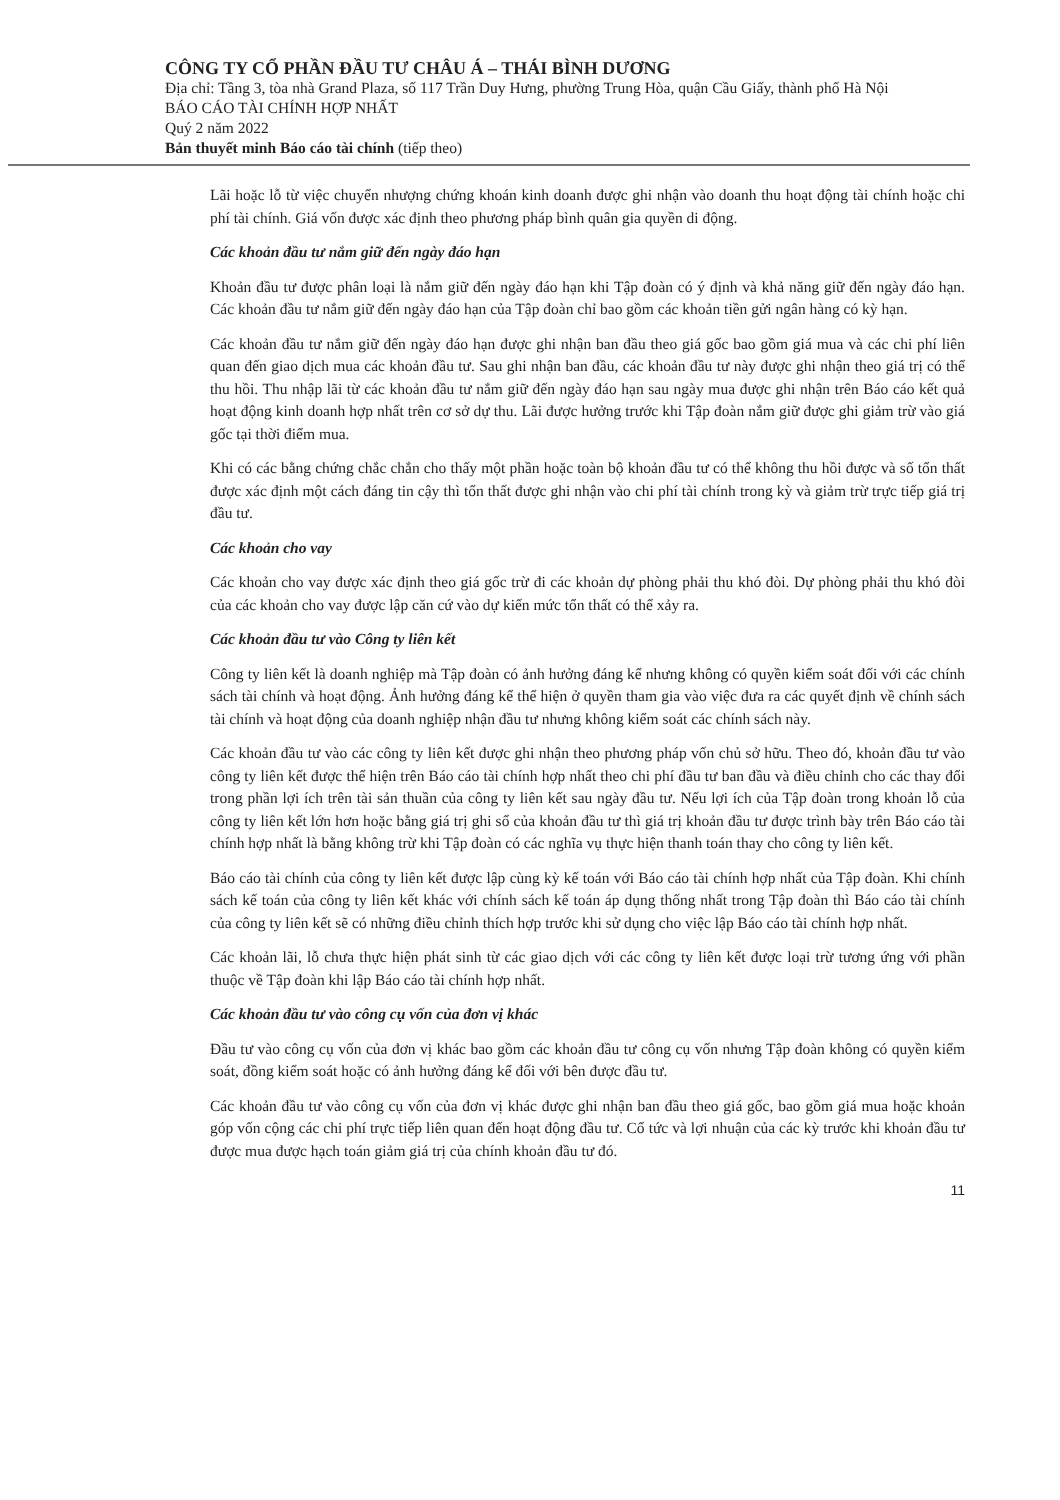CÔNG TY CỔ PHẦN ĐẦU TƯ CHÂU Á – THÁI BÌNH DƯƠNG
Địa chỉ: Tầng 3, tòa nhà Grand Plaza, số 117 Trần Duy Hưng, phường Trung Hòa, quận Cầu Giấy, thành phố Hà Nội
BÁO CÁO TÀI CHÍNH HỢP NHẤT
Quý 2 năm 2022
Bản thuyết minh Báo cáo tài chính (tiếp theo)
Lãi hoặc lỗ từ việc chuyển nhượng chứng khoán kinh doanh được ghi nhận vào doanh thu hoạt động tài chính hoặc chi phí tài chính. Giá vốn được xác định theo phương pháp bình quân gia quyền di động.
Các khoản đầu tư nắm giữ đến ngày đáo hạn
Khoản đầu tư được phân loại là nắm giữ đến ngày đáo hạn khi Tập đoàn có ý định và khả năng giữ đến ngày đáo hạn. Các khoản đầu tư nắm giữ đến ngày đáo hạn của Tập đoàn chỉ bao gồm các khoản tiền gửi ngân hàng có kỳ hạn.
Các khoản đầu tư nắm giữ đến ngày đáo hạn được ghi nhận ban đầu theo giá gốc bao gồm giá mua và các chi phí liên quan đến giao dịch mua các khoản đầu tư. Sau ghi nhận ban đầu, các khoản đầu tư này được ghi nhận theo giá trị có thể thu hồi. Thu nhập lãi từ các khoản đầu tư nắm giữ đến ngày đáo hạn sau ngày mua được ghi nhận trên Báo cáo kết quả hoạt động kinh doanh hợp nhất trên cơ sở dự thu. Lãi được hưởng trước khi Tập đoàn nắm giữ được ghi giảm trừ vào giá gốc tại thời điểm mua.
Khi có các bằng chứng chắc chắn cho thấy một phần hoặc toàn bộ khoản đầu tư có thể không thu hồi được và số tổn thất được xác định một cách đáng tin cậy thì tổn thất được ghi nhận vào chi phí tài chính trong kỳ và giảm trừ trực tiếp giá trị đầu tư.
Các khoản cho vay
Các khoản cho vay được xác định theo giá gốc trừ đi các khoản dự phòng phải thu khó đòi. Dự phòng phải thu khó đòi của các khoản cho vay được lập căn cứ vào dự kiến mức tổn thất có thể xảy ra.
Các khoản đầu tư vào Công ty liên kết
Công ty liên kết là doanh nghiệp mà Tập đoàn có ảnh hưởng đáng kể nhưng không có quyền kiểm soát đối với các chính sách tài chính và hoạt động. Ảnh hưởng đáng kể thể hiện ở quyền tham gia vào việc đưa ra các quyết định về chính sách tài chính và hoạt động của doanh nghiệp nhận đầu tư nhưng không kiểm soát các chính sách này.
Các khoản đầu tư vào các công ty liên kết được ghi nhận theo phương pháp vốn chủ sở hữu. Theo đó, khoản đầu tư vào công ty liên kết được thể hiện trên Báo cáo tài chính hợp nhất theo chi phí đầu tư ban đầu và điều chỉnh cho các thay đổi trong phần lợi ích trên tài sản thuần của công ty liên kết sau ngày đầu tư. Nếu lợi ích của Tập đoàn trong khoản lỗ của công ty liên kết lớn hơn hoặc bằng giá trị ghi sổ của khoản đầu tư thì giá trị khoản đầu tư được trình bày trên Báo cáo tài chính hợp nhất là bằng không trừ khi Tập đoàn có các nghĩa vụ thực hiện thanh toán thay cho công ty liên kết.
Báo cáo tài chính của công ty liên kết được lập cùng kỳ kế toán với Báo cáo tài chính hợp nhất của Tập đoàn. Khi chính sách kế toán của công ty liên kết khác với chính sách kế toán áp dụng thống nhất trong Tập đoàn thì Báo cáo tài chính của công ty liên kết sẽ có những điều chỉnh thích hợp trước khi sử dụng cho việc lập Báo cáo tài chính hợp nhất.
Các khoản lãi, lỗ chưa thực hiện phát sinh từ các giao dịch với các công ty liên kết được loại trừ tương ứng với phần thuộc về Tập đoàn khi lập Báo cáo tài chính hợp nhất.
Các khoản đầu tư vào công cụ vốn của đơn vị khác
Đầu tư vào công cụ vốn của đơn vị khác bao gồm các khoản đầu tư công cụ vốn nhưng Tập đoàn không có quyền kiểm soát, đồng kiểm soát hoặc có ảnh hưởng đáng kể đối với bên được đầu tư.
Các khoản đầu tư vào công cụ vốn của đơn vị khác được ghi nhận ban đầu theo giá gốc, bao gồm giá mua hoặc khoản góp vốn cộng các chi phí trực tiếp liên quan đến hoạt động đầu tư. Cổ tức và lợi nhuận của các kỳ trước khi khoản đầu tư được mua được hạch toán giảm giá trị của chính khoản đầu tư đó.
11